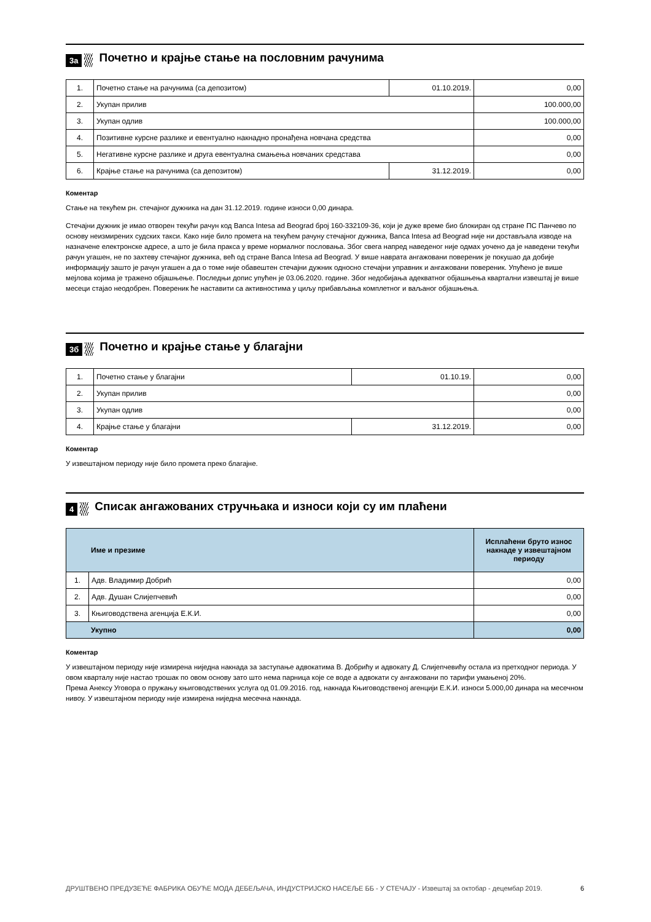3а Почетно и крајње стање на пословним рачунима
| 1. | Почетно стање на рачунима (са депозитом) | 01.10.2019. | 0,00 |
| 2. | Укупан прилив | | 100.000,00 |
| 3. | Укупан одлив | | 100.000,00 |
| 4. | Позитивне курсне разлике и евентуално накнадно пронађена новчана средства | | 0,00 |
| 5. | Негативне курсне разлике и друга евентуална смањења новчаних средстава | | 0,00 |
| 6. | Крајње стање на рачунима (са депозитом) | 31.12.2019. | 0,00 |
Коментар
Стање на текућем рн. стечајног дужника на дан 31.12.2019. године износи 0,00 динара.
Стечајни дужник је имао отворен текући рачун код Banca Intesa ad Beograd број 160-332109-36, који је дуже време био блокиран од стране ПС Панчево по основу неизмирених судских такси. Како није било прометa на текућем рачуну стечајног дужника, Banca Intesa ad Beograd није ни достављала изводе на назначене електронске адресе, а што је била пракса у време нормалног пословања. Због свега напред наведеног није одмах уочено да је наведени текући рачун угашен, не по захтеву стечајног дужника, већ од стране Banca Intesa ad Beograd. У више наврата ангажовани повереник је покушао да добије информацију зашто је рачун угашен а да о томе није обавештен стечајни дужник односно стечајни управник и ангажовани повереник. Упућено је више мејлова којима је тражено објашњење. Последњи допис упућен је 03.06.2020. године. Због недобијања адекватног објашњења квартални извештај је више месеци стајао неодобрен. Повереник ће наставити са активностима у циљу прибављања комплетног и ваљаног објашњења.
3б Почетно и крајње стање у благајни
| 1. | Почетно стање у благајни | 01.10.19. | 0,00 |
| 2. | Укупан прилив | | 0,00 |
| 3. | Укупан одлив | | 0,00 |
| 4. | Крајње стање у благајни | 31.12.2019. | 0,00 |
Коментар
У извештајном периоду није било промета преко благајне.
4 Списак ангажованих стручњака и износи који су им плаћени
| Име и презиме | | Исплаћени бруто износ накнаде у извештајном периоду |
| --- | --- | --- |
| 1. | Адв. Владимир Добрић | 0,00 |
| 2. | Адв. Душан Слијепчевић | 0,00 |
| 3. | Књиговодствена агенција Е.К.И. | 0,00 |
| Укупно | | 0,00 |
Коментар
У извештајном периоду није измирена ниједна накнада за заступање адвокатима В. Добрићу и адвокату Д. Слијепчевићу остала из претходног периода. У овом кварталу није настао трошак по овом основу зато што нема парница које се воде а адвокати су ангажовани по тарифи умањеној 20%.
Према Анексу Уговора о пружању књиговодствених услуга од 01.09.2016. год, накнада Књиговодственој агенцији Е.К.И. износи 5.000,00 динара на месечном нивоу. У извештајном периоду није измирена ниједна месечна накнада.
ДРУШТВЕНО ПРЕДУЗЕЋЕ ФАБРИКА ОБУЋЕ МОДА ДЕБЕЉАЧА, ИНДУСТРИЈСКО НАСЕЉЕ ББ - У СТЕЧАЈУ - Извештај за октобар - децембар 2019. 6